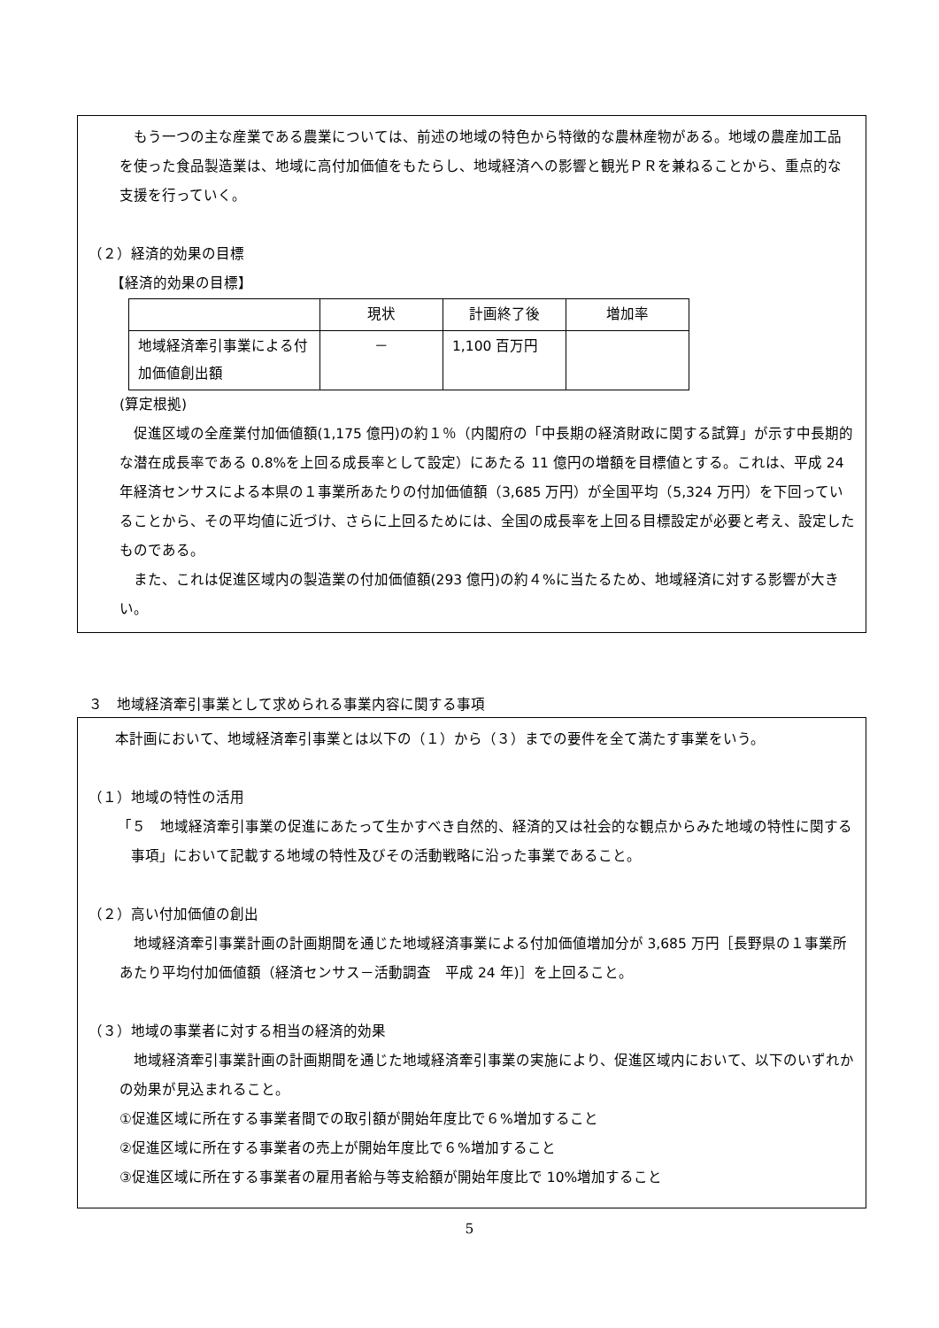もう一つの主な産業である農業については、前述の地域の特色から特徴的な農林産物がある。地域の農産加工品を使った食品製造業は、地域に高付加価値をもたらし、地域経済への影響と観光ＰＲを兼ねることから、重点的な支援を行っていく。
（２）経済的効果の目標
【経済的効果の目標】
| | 現状 | 計画終了後 | 増加率 |
| --- | --- | --- | --- |
| 地域経済牽引事業による付加価値創出額 | － | 1,100 百万円 | |
(算定根拠)
促進区域の全産業付加価値額(1,175 億円)の約１％（内閣府の「中長期の経済財政に関する試算」が示す中長期的な潜在成長率である 0.8%を上回る成長率として設定）にあたる 11 億円の増額を目標値とする。これは、平成 24 年経済センサスによる本県の１事業所あたりの付加価値額（3,685 万円）が全国平均（5,324 万円）を下回っていることから、その平均値に近づけ、さらに上回るためには、全国の成長率を上回る目標設定が必要と考え、設定したものである。
また、これは促進区域内の製造業の付加価値額(293 億円)の約４%に当たるため、地域経済に対する影響が大きい。
３　地域経済牽引事業として求められる事業内容に関する事項
本計画において、地域経済牽引事業とは以下の（１）から（３）までの要件を全て満たす事業をいう。
（１）地域の特性の活用
「５　地域経済牽引事業の促進にあたって生かすべき自然的、経済的又は社会的な観点からみた地域の特性に関する事項」において記載する地域の特性及びその活動戦略に沿った事業であること。
（２）高い付加価値の創出
地域経済牽引事業計画の計画期間を通じた地域経済事業による付加価値増加分が 3,685 万円［長野県の１事業所あたり平均付加価値額（経済センサス－活動調査　平成 24 年)］を上回ること。
（３）地域の事業者に対する相当の経済的効果
地域経済牽引事業計画の計画期間を通じた地域経済牽引事業の実施により、促進区域内において、以下のいずれかの効果が見込まれること。
①促進区域に所在する事業者間での取引額が開始年度比で６%増加すること
②促進区域に所在する事業者の売上が開始年度比で６%増加すること
③促進区域に所在する事業者の雇用者給与等支給額が開始年度比で 10%増加すること
5